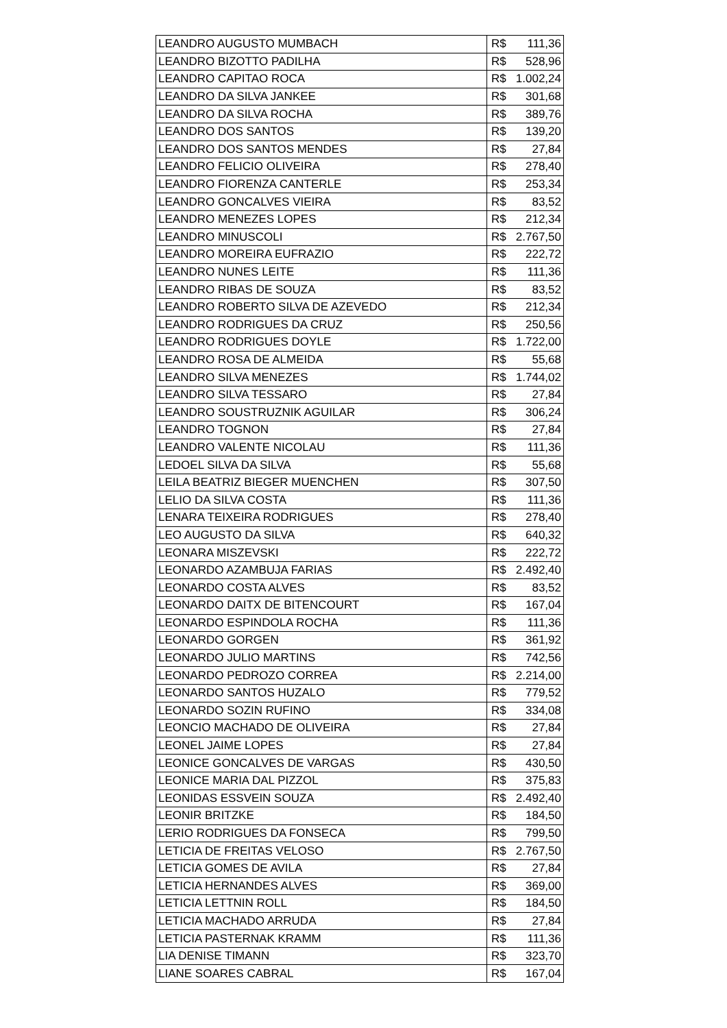| LEANDRO AUGUSTO MUMBACH | R$ | 111,36 |
| LEANDRO BIZOTTO PADILHA | R$ | 528,96 |
| LEANDRO CAPITAO ROCA | R$ | 1.002,24 |
| LEANDRO DA SILVA JANKEE | R$ | 301,68 |
| LEANDRO DA SILVA ROCHA | R$ | 389,76 |
| LEANDRO DOS SANTOS | R$ | 139,20 |
| LEANDRO DOS SANTOS MENDES | R$ | 27,84 |
| LEANDRO FELICIO OLIVEIRA | R$ | 278,40 |
| LEANDRO FIORENZA CANTERLE | R$ | 253,34 |
| LEANDRO GONCALVES VIEIRA | R$ | 83,52 |
| LEANDRO MENEZES LOPES | R$ | 212,34 |
| LEANDRO MINUSCOLI | R$ | 2.767,50 |
| LEANDRO MOREIRA EUFRAZIO | R$ | 222,72 |
| LEANDRO NUNES LEITE | R$ | 111,36 |
| LEANDRO RIBAS DE SOUZA | R$ | 83,52 |
| LEANDRO ROBERTO SILVA DE AZEVEDO | R$ | 212,34 |
| LEANDRO RODRIGUES DA CRUZ | R$ | 250,56 |
| LEANDRO RODRIGUES DOYLE | R$ | 1.722,00 |
| LEANDRO ROSA DE ALMEIDA | R$ | 55,68 |
| LEANDRO SILVA MENEZES | R$ | 1.744,02 |
| LEANDRO SILVA TESSARO | R$ | 27,84 |
| LEANDRO SOUSTRUZNIK AGUILAR | R$ | 306,24 |
| LEANDRO TOGNON | R$ | 27,84 |
| LEANDRO VALENTE NICOLAU | R$ | 111,36 |
| LEDOEL SILVA DA SILVA | R$ | 55,68 |
| LEILA BEATRIZ BIEGER MUENCHEN | R$ | 307,50 |
| LELIO DA SILVA COSTA | R$ | 111,36 |
| LENARA TEIXEIRA RODRIGUES | R$ | 278,40 |
| LEO AUGUSTO DA SILVA | R$ | 640,32 |
| LEONARA MISZEVSKI | R$ | 222,72 |
| LEONARDO AZAMBUJA FARIAS | R$ | 2.492,40 |
| LEONARDO COSTA ALVES | R$ | 83,52 |
| LEONARDO DAITX DE BITENCOURT | R$ | 167,04 |
| LEONARDO ESPINDOLA ROCHA | R$ | 111,36 |
| LEONARDO GORGEN | R$ | 361,92 |
| LEONARDO JULIO MARTINS | R$ | 742,56 |
| LEONARDO PEDROZO CORREA | R$ | 2.214,00 |
| LEONARDO SANTOS HUZALO | R$ | 779,52 |
| LEONARDO SOZIN RUFINO | R$ | 334,08 |
| LEONCIO MACHADO DE OLIVEIRA | R$ | 27,84 |
| LEONEL JAIME LOPES | R$ | 27,84 |
| LEONICE GONCALVES DE VARGAS | R$ | 430,50 |
| LEONICE MARIA DAL PIZZOL | R$ | 375,83 |
| LEONIDAS ESSVEIN SOUZA | R$ | 2.492,40 |
| LEONIR BRITZKE | R$ | 184,50 |
| LERIO RODRIGUES DA FONSECA | R$ | 799,50 |
| LETICIA DE FREITAS VELOSO | R$ | 2.767,50 |
| LETICIA GOMES DE AVILA | R$ | 27,84 |
| LETICIA HERNANDES ALVES | R$ | 369,00 |
| LETICIA LETTNIN ROLL | R$ | 184,50 |
| LETICIA MACHADO ARRUDA | R$ | 27,84 |
| LETICIA PASTERNAK KRAMM | R$ | 111,36 |
| LIA DENISE TIMANN | R$ | 323,70 |
| LIANE SOARES CABRAL | R$ | 167,04 |